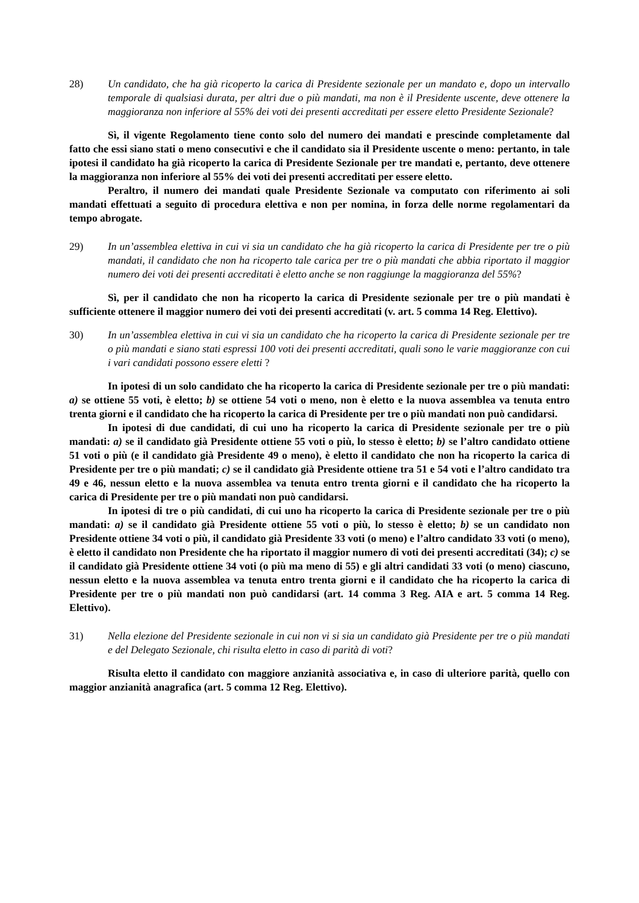28) Un candidato, che ha già ricoperto la carica di Presidente sezionale per un mandato e, dopo un intervallo temporale di qualsiasi durata, per altri due o più mandati, ma non è il Presidente uscente, deve ottenere la maggioranza non inferiore al 55% dei voti dei presenti accreditati per essere eletto Presidente Sezionale?
Sì, il vigente Regolamento tiene conto solo del numero dei mandati e prescinde completamente dal fatto che essi siano stati o meno consecutivi e che il candidato sia il Presidente uscente o meno: pertanto, in tale ipotesi il candidato ha già ricoperto la carica di Presidente Sezionale per tre mandati e, pertanto, deve ottenere la maggioranza non inferiore al 55% dei voti dei presenti accreditati per essere eletto.
Peraltro, il numero dei mandati quale Presidente Sezionale va computato con riferimento ai soli mandati effettuati a seguito di procedura elettiva e non per nomina, in forza delle norme regolamentari da tempo abrogate.
29) In un’assemblea elettiva in cui vi sia un candidato che ha già ricoperto la carica di Presidente per tre o più mandati, il candidato che non ha ricoperto tale carica per tre o più mandati che abbia riportato il maggior numero dei voti dei presenti accreditati è eletto anche se non raggiunge la maggioranza del 55%?
Sì, per il candidato che non ha ricoperto la carica di Presidente sezionale per tre o più mandati è sufficiente ottenere il maggior numero dei voti dei presenti accreditati (v. art. 5 comma 14 Reg. Elettivo).
30) In un’assemblea elettiva in cui vi sia un candidato che ha ricoperto la carica di Presidente sezionale per tre o più mandati e siano stati espressi 100 voti dei presenti accreditati, quali sono le varie maggioranze con cui i vari candidati possono essere eletti ?
In ipotesi di un solo candidato che ha ricoperto la carica di Presidente sezionale per tre o più mandati: a) se ottiene 55 voti, è eletto; b) se ottiene 54 voti o meno, non è eletto e la nuova assemblea va tenuta entro trenta giorni e il candidato che ha ricoperto la carica di Presidente per tre o più mandati non può candidarsi.
In ipotesi di due candidati, di cui uno ha ricoperto la carica di Presidente sezionale per tre o più mandati: a) se il candidato già Presidente ottiene 55 voti o più, lo stesso è eletto; b) se l’altro candidato ottiene 51 voti o più (e il candidato già Presidente 49 o meno), è eletto il candidato che non ha ricoperto la carica di Presidente per tre o più mandati; c) se il candidato già Presidente ottiene tra 51 e 54 voti e l’altro candidato tra 49 e 46, nessun eletto e la nuova assemblea va tenuta entro trenta giorni e il candidato che ha ricoperto la carica di Presidente per tre o più mandati non può candidarsi.
In ipotesi di tre o più candidati, di cui uno ha ricoperto la carica di Presidente sezionale per tre o più mandati: a) se il candidato già Presidente ottiene 55 voti o più, lo stesso è eletto; b) se un candidato non Presidente ottiene 34 voti o più, il candidato già Presidente 33 voti (o meno) e l’altro candidato 33 voti (o meno), è eletto il candidato non Presidente che ha riportato il maggior numero di voti dei presenti accreditati (34); c) se il candidato già Presidente ottiene 34 voti (o più ma meno di 55) e gli altri candidati 33 voti (o meno) ciascuno, nessun eletto e la nuova assemblea va tenuta entro trenta giorni e il candidato che ha ricoperto la carica di Presidente per tre o più mandati non può candidarsi (art. 14 comma 3 Reg. AIA e art. 5 comma 14 Reg. Elettivo).
31) Nella elezione del Presidente sezionale in cui non vi si sia un candidato già Presidente per tre o più mandati e del Delegato Sezionale, chi risulta eletto in caso di parità di voti?
Risulta eletto il candidato con maggiore anzianità associativa e, in caso di ulteriore parità, quello con maggior anzianità anagrafica (art. 5 comma 12 Reg. Elettivo).